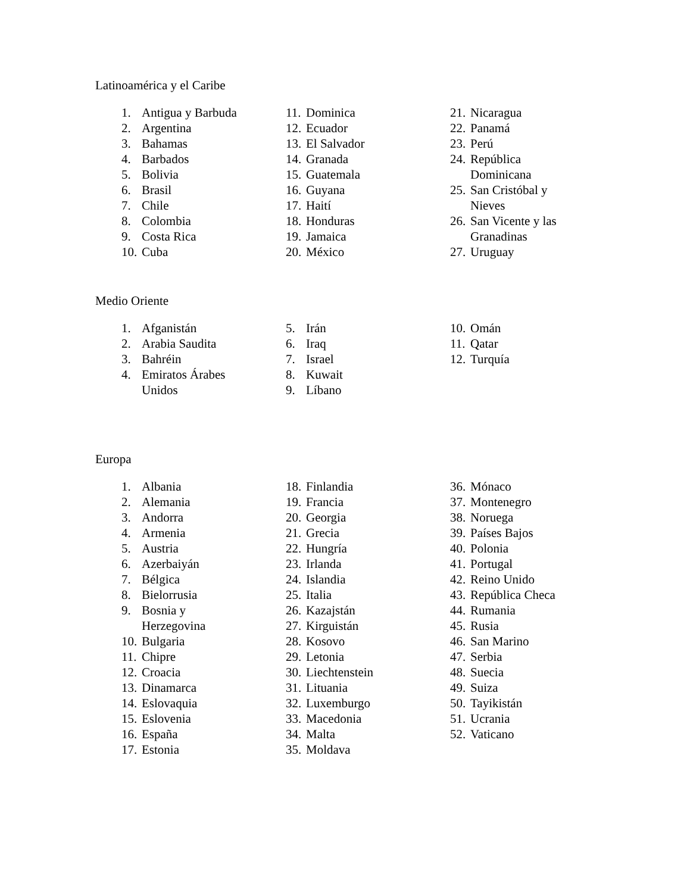Latinoamérica y el Caribe
1. Antigua y Barbuda
2. Argentina
3. Bahamas
4. Barbados
5. Bolivia
6. Brasil
7. Chile
8. Colombia
9. Costa Rica
10. Cuba
11. Dominica
12. Ecuador
13. El Salvador
14. Granada
15. Guatemala
16. Guyana
17. Haití
18. Honduras
19. Jamaica
20. México
21. Nicaragua
22. Panamá
23. Perú
24. República
Dominicana
25. San Cristóbal y
Nieves
26. San Vicente y las
Granadinas
27. Uruguay
Medio Oriente
1. Afganistán
2. Arabia Saudita
3. Bahréin
4. Emiratos Árabes
Unidos
5. Irán
6. Iraq
7. Israel
8. Kuwait
9. Líbano
10. Omán
11. Qatar
12. Turquía
Europa
1. Albania
2. Alemania
3. Andorra
4. Armenia
5. Austria
6. Azerbaiyán
7. Bélgica
8. Bielorrusia
9. Bosnia y
Herzegovina
10. Bulgaria
11. Chipre
12. Croacia
13. Dinamarca
14. Eslovaquia
15. Eslovenia
16. España
17. Estonia
18. Finlandia
19. Francia
20. Georgia
21. Grecia
22. Hungría
23. Irlanda
24. Islandia
25. Italia
26. Kazajstán
27. Kirguistán
28. Kosovo
29. Letonia
30. Liechtenstein
31. Lituania
32. Luxemburgo
33. Macedonia
34. Malta
35. Moldava
36. Mónaco
37. Montenegro
38. Noruega
39. Países Bajos
40. Polonia
41. Portugal
42. Reino Unido
43. República Checa
44. Rumania
45. Rusia
46. San Marino
47. Serbia
48. Suecia
49. Suiza
50. Tayikistán
51. Ucrania
52. Vaticano